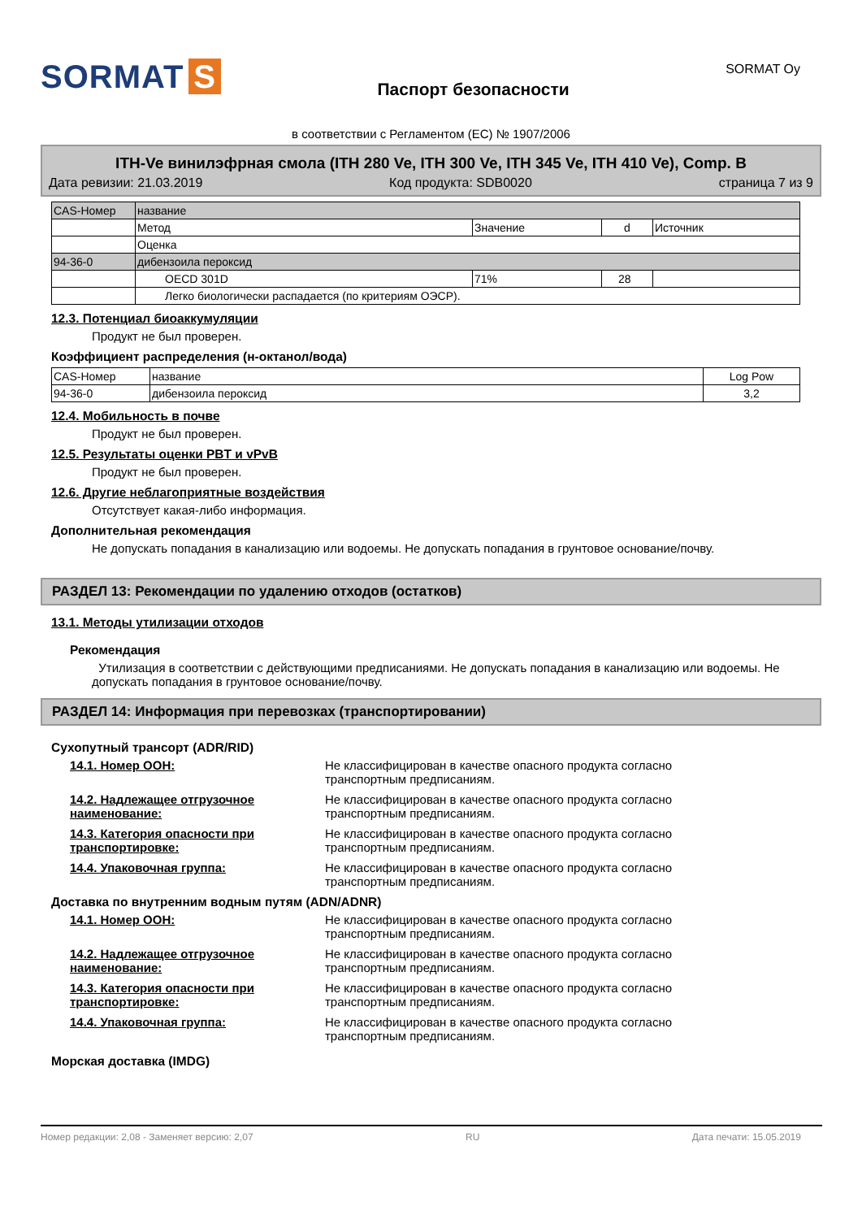SORMAT S
Паспорт безопасности
SORMAT Oy
в соответствии с Регламентом (ЕС) № 1907/2006
ITH-Ve винилэфрная смола (ITH 280 Ve, ITH 300 Ve, ITH 345 Ve, ITH 410 Ve), Comp. B
Дата ревизии: 21.03.2019 Код продукта: SDB0020 страница 7 из 9
| CAS-Номер | название | | | |
| | Метод | Значение | d | Источник |
| | Оценка | | | |
| 94-36-0 | дибензоила пероксид | | | |
| | OECD 301D | 71% | 28 | |
| | Легко биологически распадается (по критериям ОЭСР). | | | |
12.3. Потенциал биоаккумуляции
Продукт не был проверен.
Коэффициент распределения (н-октанол/вода)
| CAS-Номер | название | Log Pow |
| 94-36-0 | дибензоила пероксид | 3,2 |
12.4. Мобильность в почве
Продукт не был проверен.
12.5. Результаты оценки PBT и vPvB
Продукт не был проверен.
12.6. Другие неблагоприятные воздействия
Отсутствует какая-либо информация.
Дополнительная рекомендация
Не допускать попадания в канализацию или водоемы. Не допускать попадания в грунтовое основание/почву.
РАЗДЕЛ 13: Рекомендации по удалению отходов (остатков)
13.1. Методы утилизации отходов
Рекомендация
Утилизация в соответствии с действующими предписаниями. Не допускать попадания в канализацию или водоемы. Не допускать попадания в грунтовое основание/почву.
РАЗДЕЛ 14: Информация при перевозках (транспортировании)
Сухопутный трансорт (ADR/RID)
14.1. Номер ООН: Не классифицирован в качестве опасного продукта согласно транспортным предписаниям.
14.2. Надлежащее отгрузочное наименование:
Не классифицирован в качестве опасного продукта согласно транспортным предписаниям.
14.3. Категория опасности при транспортировке:
Не классифицирован в качестве опасного продукта согласно транспортным предписаниям.
14.4. Упаковочная группа: Не классифицирован в качестве опасного продукта согласно транспортным предписаниям.
Доставка по внутренним водным путям (ADN/ADNR)
14.1. Номер ООН: Не классифицирован в качестве опасного продукта согласно транспортным предписаниям.
14.2. Надлежащее отгрузочное наименование:
Не классифицирован в качестве опасного продукта согласно транспортным предписаниям.
14.3. Категория опасности при транспортировке:
Не классифицирован в качестве опасного продукта согласно транспортным предписаниям.
14.4. Упаковочная группа: Не классифицирован в качестве опасного продукта согласно транспортным предписаниям.
Морская доставка (IMDG)
Номер редакции: 2,08 - Заменяет версию: 2,07 RU Дата печати: 15.05.2019